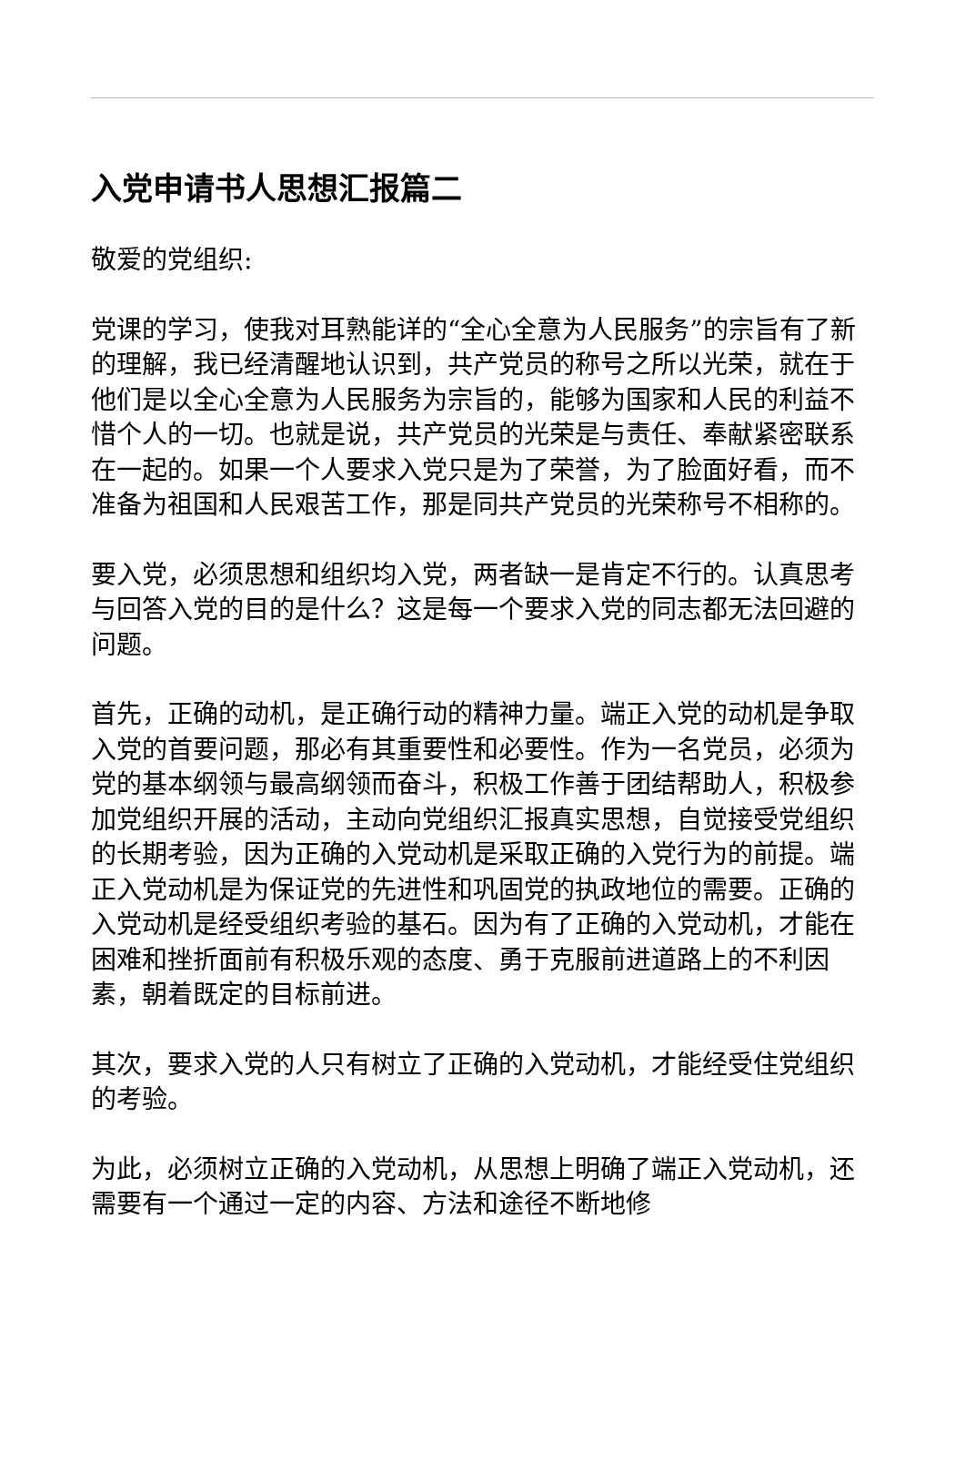入党申请书人思想汇报篇二
敬爱的党组织:
党课的学习，使我对耳熟能详的“全心全意为人民服务”的宗旨有了新的理解，我已经清醒地认识到，共产党员的称号之所以光荣，就在于他们是以全心全意为人民服务为宗旨的，能够为国家和人民的利益不惜个人的一切。也就是说，共产党员的光荣是与责任、奉献紧密联系在一起的。如果一个人要求入党只是为了荣誉，为了脸面好看，而不准备为祖国和人民艰苦工作，那是同共产党员的光荣称号不相称的。
要入党，必须思想和组织均入党，两者缺一是肯定不行的。认真思考与回答入党的目的是什么？这是每一个要求入党的同志都无法回避的问题。
首先，正确的动机，是正确行动的精神力量。端正入党的动机是争取入党的首要问题，那必有其重要性和必要性。作为一名党员，必须为党的基本纲领与最高纲领而奋斗，积极工作善于团结帮助人，积极参加党组织开展的活动，主动向党组织汇报真实思想，自觉接受党组织的长期考验，因为正确的入党动机是采取正确的入党行为的前提。端正入党动机是为保证党的先进性和巩固党的执政地位的需要。正确的入党动机是经受组织考验的基石。因为有了正确的入党动机，才能在困难和挫折面前有积极乐观的态度、勇于克服前进道路上的不利因素，朝着既定的目标前进。
其次，要求入党的人只有树立了正确的入党动机，才能经受住党组织的考验。
为此，必须树立正确的入党动机，从思想上明确了端正入党动机，还需要有一个通过一定的内容、方法和途径不断地修